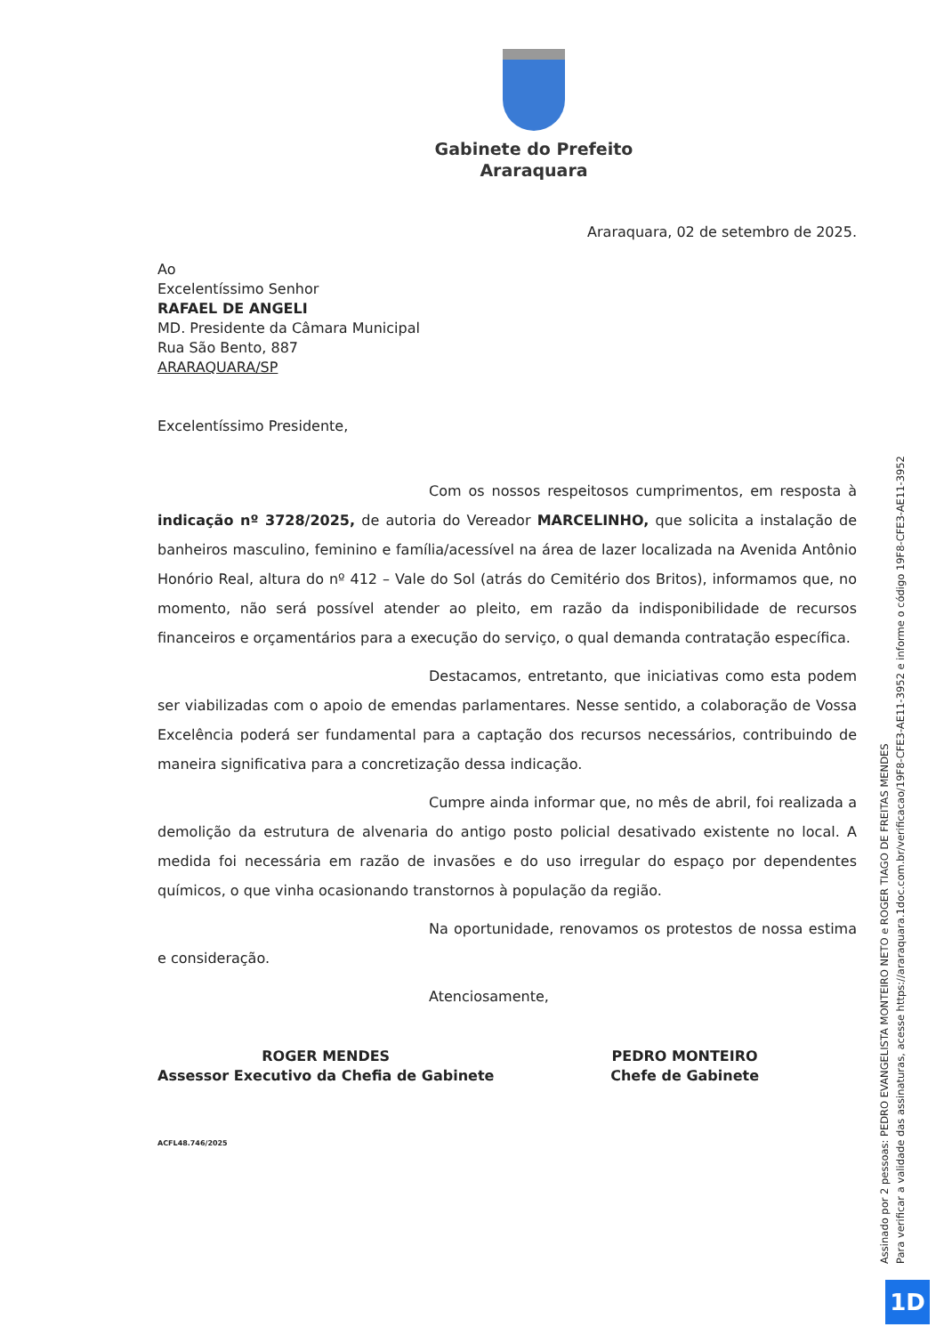Gabinete do Prefeito
Araraquara
Araraquara, 02 de setembro de 2025.
Ao
Excelentíssimo Senhor
RAFAEL DE ANGELI
MD. Presidente da Câmara Municipal
Rua São Bento, 887
ARARAQUARA/SP
Excelentíssimo Presidente,
Com os nossos respeitosos cumprimentos, em resposta à indicação nº 3728/2025, de autoria do Vereador MARCELINHO, que solicita a instalação de banheiros masculino, feminino e família/acessível na área de lazer localizada na Avenida Antônio Honório Real, altura do nº 412 – Vale do Sol (atrás do Cemitério dos Britos), informamos que, no momento, não será possível atender ao pleito, em razão da indisponibilidade de recursos financeiros e orçamentários para a execução do serviço, o qual demanda contratação específica.
Destacamos, entretanto, que iniciativas como esta podem ser viabilizadas com o apoio de emendas parlamentares. Nesse sentido, a colaboração de Vossa Excelência poderá ser fundamental para a captação dos recursos necessários, contribuindo de maneira significativa para a concretização dessa indicação.
Cumpre ainda informar que, no mês de abril, foi realizada a demolição da estrutura de alvenaria do antigo posto policial desativado existente no local. A medida foi necessária em razão de invasões e do uso irregular do espaço por dependentes químicos, o que vinha ocasionando transtornos à população da região.
Na oportunidade, renovamos os protestos de nossa estima e consideração.
Atenciosamente,
ROGER MENDES
Assessor Executivo da Chefia de Gabinete
PEDRO MONTEIRO
Chefe de Gabinete
ACFL48.746/2025
Assinado por 2 pessoas: PEDRO EVANGELISTA MONTEIRO NETO e ROGER TIAGO DE FREITAS MENDES
Para verificar a validade das assinaturas, acesse https://araraquara.1doc.com.br/verificacao/19F8-CFE3-AE11-3952 e informe o código 19F8-CFE3-AE11-3952
1D